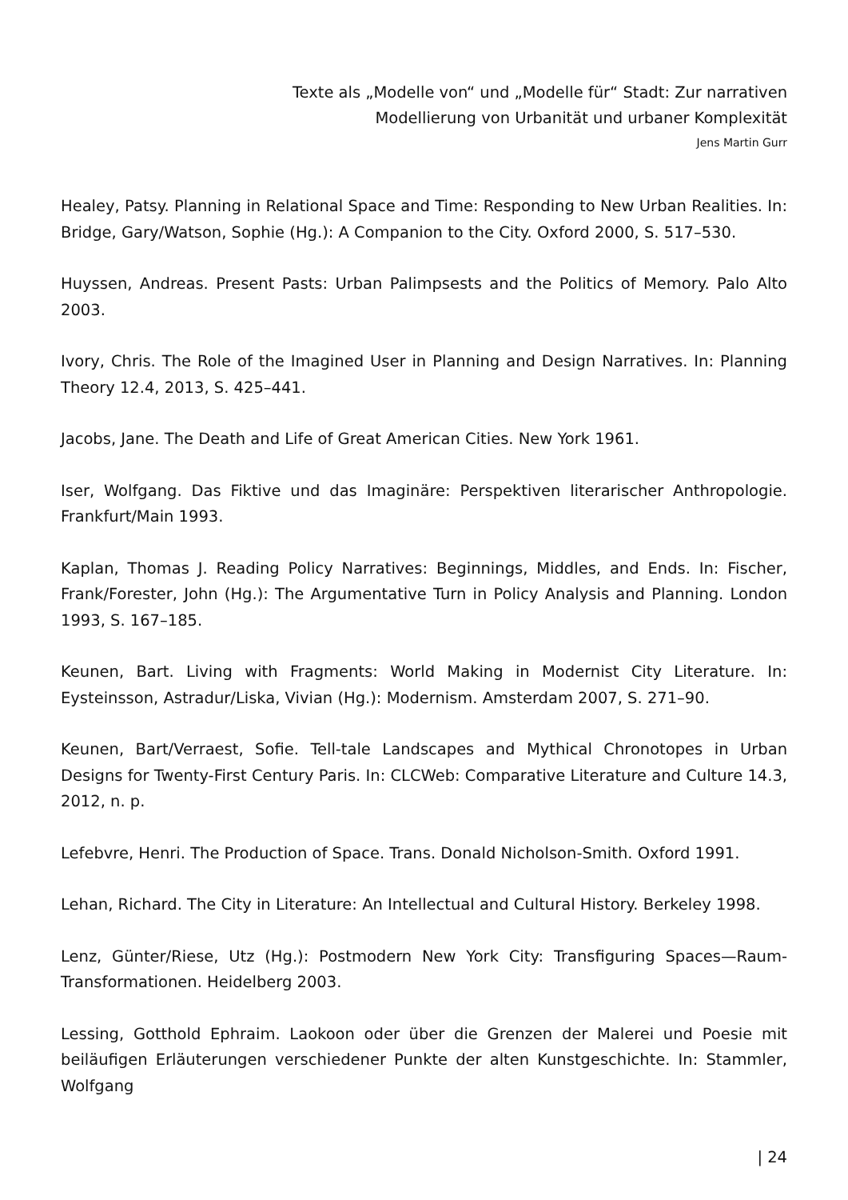Texte als „Modelle von“ und „Modelle für“ Stadt: Zur narrativen
Modellierung von Urbanität und urbaner Komplexität
Jens Martin Gurr
Healey, Patsy. Planning in Relational Space and Time: Responding to New Urban Realities. In: Bridge, Gary/Watson, Sophie (Hg.): A Companion to the City. Oxford 2000, S. 517–530.
Huyssen, Andreas. Present Pasts: Urban Palimpsests and the Politics of Memory. Palo Alto 2003.
Ivory, Chris. The Role of the Imagined User in Planning and Design Narratives. In: Planning Theory 12.4, 2013, S. 425–441.
Jacobs, Jane. The Death and Life of Great American Cities. New York 1961.
Iser, Wolfgang. Das Fiktive und das Imaginäre: Perspektiven literarischer Anthropologie. Frankfurt/Main 1993.
Kaplan, Thomas J. Reading Policy Narratives: Beginnings, Middles, and Ends. In: Fischer, Frank/Forester, John (Hg.): The Argumentative Turn in Policy Analysis and Planning. London 1993, S. 167–185.
Keunen, Bart. Living with Fragments: World Making in Modernist City Literature. In: Eysteinsson, Astradur/Liska, Vivian (Hg.): Modernism. Amsterdam 2007, S. 271–90.
Keunen, Bart/Verraest, Sofie. Tell-tale Landscapes and Mythical Chronotopes in Urban Designs for Twenty-First Century Paris. In: CLCWeb: Comparative Literature and Culture 14.3, 2012, n. p.
Lefebvre, Henri. The Production of Space. Trans. Donald Nicholson-Smith. Oxford 1991.
Lehan, Richard. The City in Literature: An Intellectual and Cultural History. Berkeley 1998.
Lenz, Günter/Riese, Utz (Hg.): Postmodern New York City: Transfiguring Spaces—Raum-Transformationen. Heidelberg 2003.
Lessing, Gotthold Ephraim. Laokoon oder über die Grenzen der Malerei und Poesie mit beiläufigen Erläuterungen verschiedener Punkte der alten Kunstgeschichte. In: Stammler, Wolfgang
| 24